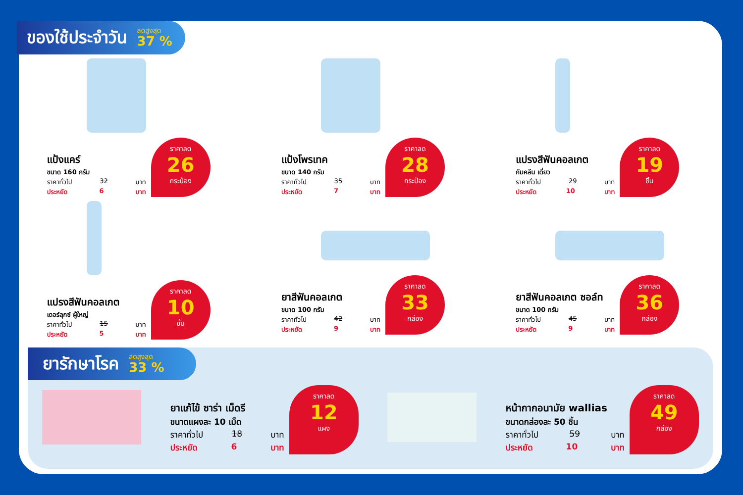ของใช้ประจำวัน
ลดสูงสุด
37 %
แป้งแคร์
ขนาด 160 กรัม
ราคาทั่วไป 32 บาท
ประหยัด 6 บาท
ราคาลด
26
กระป๋อง
แป้งโพรเทค
ขนาด 140 กรัม
ราคาทั่วไป 35 บาท
ประหยัด 7 บาท
ราคาลด
28
กระป๋อง
แปรงสีฟันคอลเกต
กัมคลีน เดี่ยว
ราคาทั่วไป 29 บาท
ประหยัด 10 บาท
ราคาลด
19
ชิ้น
แปรงสีฟันคอลเกต
เดอร์ลุกซ์ ผู้ใหญ่
ราคาทั่วไป 15 บาท
ประหยัด 5 บาท
ราคาลด
10
ชิ้น
ยาสีฟันคอลเกต
ขนาด 100 กรัม
ราคาทั่วไป 42 บาท
ประหยัด 9 บาท
ราคาลด
33
กล่อง
ยาสีฟันคอลเกต ซอล์ท
ขนาด 100 กรัม
ราคาทั่วไป 45 บาท
ประหยัด 9 บาท
ราคาลด
36
กล่อง
ยารักษาโรค
ลดสูงสุด
33 %
ยาแก้ไข้ ซาร่า เม็ดรี
ขนาดแผงละ 10 เม็ด
ราคาทั่วไป 18 บาท
ประหยัด 6 บาท
ราคาลด
12
แผง
หน้ากากอนามัย wallias
ขนาดกล่องละ 50 ชิ้น
ราคาทั่วไป 59 บาท
ประหยัด 10 บาท
ราคาลด
49
กล่อง